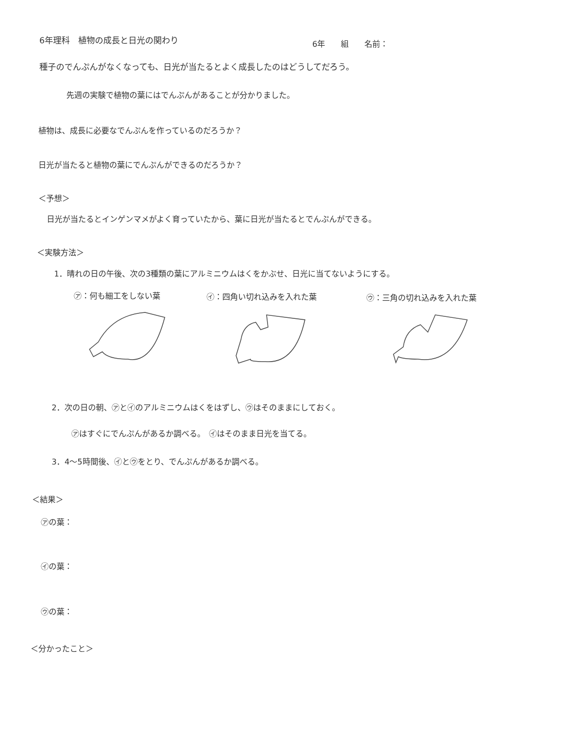6年理科　植物の成長と日光の関わり 6年　　組　　名前：
種子のでんぷんがなくなっても、日光が当たるとよく成長したのはどうしてだろう。
先週の実験で植物の葉にはでんぷんがあることが分かりました。
植物は、成長に必要なでんぷんを作っているのだろうか？
日光が当たると植物の葉にでんぷんができるのだろうか？
＜予想＞
日光が当たるとインゲンマメがよく育っていたから、葉に日光が当たるとでんぷんができる。
＜実験方法＞
1．晴れの日の午後、次の3種類の葉にアルミニウムはくをかぶせ、日光に当てないようにする。
㋐：何も細工をしない葉 ㋑：四角い切れ込みを入れた葉 ㋒：三角の切れ込みを入れた葉
2．次の日の朝、㋐と㋑のアルミニウムはくをはずし、㋒はそのままにしておく。
㋐はすぐにでんぷんがあるか調べる。　㋑はそのまま日光を当てる。
3．4～5時間後、㋑と㋒をとり、でんぷんがあるか調べる。
＜結果＞
㋐の葉：
㋑の葉：
㋒の葉：
＜分かったこと＞